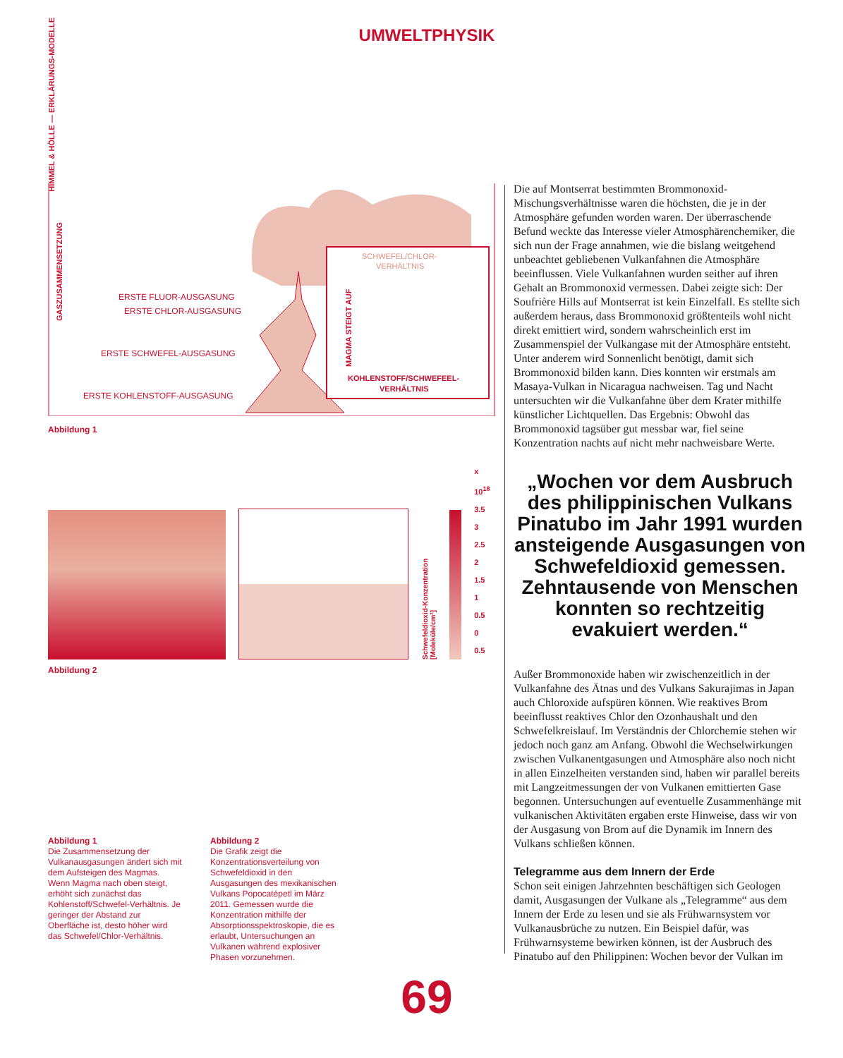HIMMEL & HÖLLE — ERKLÄRUNGS-MODELLE
UMWELTPHYSIK
ERSTE FLUOR-AUSGASUNG
ERSTE CHLOR-AUSGASUNG
ERSTE SCHWEFEL-AUSGASUNG
ERSTE KOHLENSTOFF-AUSGASUNG
SCHWEFEL/CHLOR-
VERHÄLTNIS
KOHLENSTOFF/SCHWEFEEL-
VERHÄLTNIS
GASZUSAMMENSETZUNG
MAGMA STEIGT AUF
Abbildung 1
Schwefeldioxid-Konzentration [Moleküle/cm²]
x 10<sup>18</sup>
3.5
3
2.5
2
1.5
1
0.5
0
0.5
Abbildung 2
Abbildung 1
Die Zusammensetzung der Vulkanausgasungen ändert sich mit dem Aufsteigen des Magmas. Wenn Magma nach oben steigt, erhöht sich zunächst das Kohlenstoff/Schwefel-Verhältnis. Je geringer der Abstand zur Oberfläche ist, desto höher wird das Schwefel/Chlor-Verhältnis.
Abbildung 2
Die Grafik zeigt die Konzentrationsverteilung von Schwefeldioxid in den Ausgasungen des mexikanischen Vulkans Popocatépetl im März 2011. Gemessen wurde die Konzentration mithilfe der Absorptionsspektroskopie, die es erlaubt, Untersuchungen an Vulkanen während explosiver Phasen vorzunehmen.
Die auf Montserrat bestimmten Brommonoxid-Mischungsverhältnisse waren die höchsten, die je in der Atmosphäre gefunden worden waren. Der überraschende Befund weckte das Interesse vieler Atmosphärenchemiker, die sich nun der Frage annahmen, wie die bislang weitgehend unbeachtet gebliebenen Vulkanfahnen die Atmosphäre beeinflussen. Viele Vulkanfahnen wurden seither auf ihren Gehalt an Brommonoxid vermessen. Dabei zeigte sich: Der Soufrière Hills auf Montserrat ist kein Einzelfall. Es stellte sich außerdem heraus, dass Brommonoxid größtenteils wohl nicht direkt emittiert wird, sondern wahrscheinlich erst im Zusammenspiel der Vulkangase mit der Atmosphäre entsteht. Unter anderem wird Sonnenlicht benötigt, damit sich Brommonoxid bilden kann. Dies konnten wir erstmals am Masaya-Vulkan in Nicaragua nachweisen. Tag und Nacht untersuchten wir die Vulkanfahne über dem Krater mithilfe künstlicher Lichtquellen. Das Ergebnis: Obwohl das Brommonoxid tagsüber gut messbar war, fiel seine Konzentration nachts auf nicht mehr nachweisbare Werte.
„Wochen vor dem Ausbruch des philippinischen Vulkans Pinatubo im Jahr 1991 wurden ansteigende Ausgasungen von Schwefeldioxid gemessen. Zehntausende von Menschen konnten so rechtzeitig evakuiert werden.“
Außer Brommonoxide haben wir zwischenzeitlich in der Vulkanfahne des Ätnas und des Vulkans Sakurajimas in Japan auch Chloroxide aufspüren können. Wie reaktives Brom beeinflusst reaktives Chlor den Ozonhaushalt und den Schwefelkreislauf. Im Verständnis der Chlorchemie stehen wir jedoch noch ganz am Anfang. Obwohl die Wechselwirkungen zwischen Vulkanentgasungen und Atmosphäre also noch nicht in allen Einzelheiten verstanden sind, haben wir parallel bereits mit Langzeitmessungen der von Vulkanen emittierten Gase begonnen. Untersuchungen auf eventuelle Zusammenhänge mit vulkanischen Aktivitäten ergaben erste Hinweise, dass wir von der Ausgasung von Brom auf die Dynamik im Innern des Vulkans schließen können.
Telegramme aus dem Innern der Erde
Schon seit einigen Jahrzehnten beschäftigen sich Geologen damit, Ausgasungen der Vulkane als „Telegramme“ aus dem Innern der Erde zu lesen und sie als Frühwarnsystem vor Vulkanausbrüche zu nutzen. Ein Beispiel dafür, was Frühwarnsysteme bewirken können, ist der Ausbruch des Pinatubo auf den Philippinen: Wochen bevor der Vulkan im
69